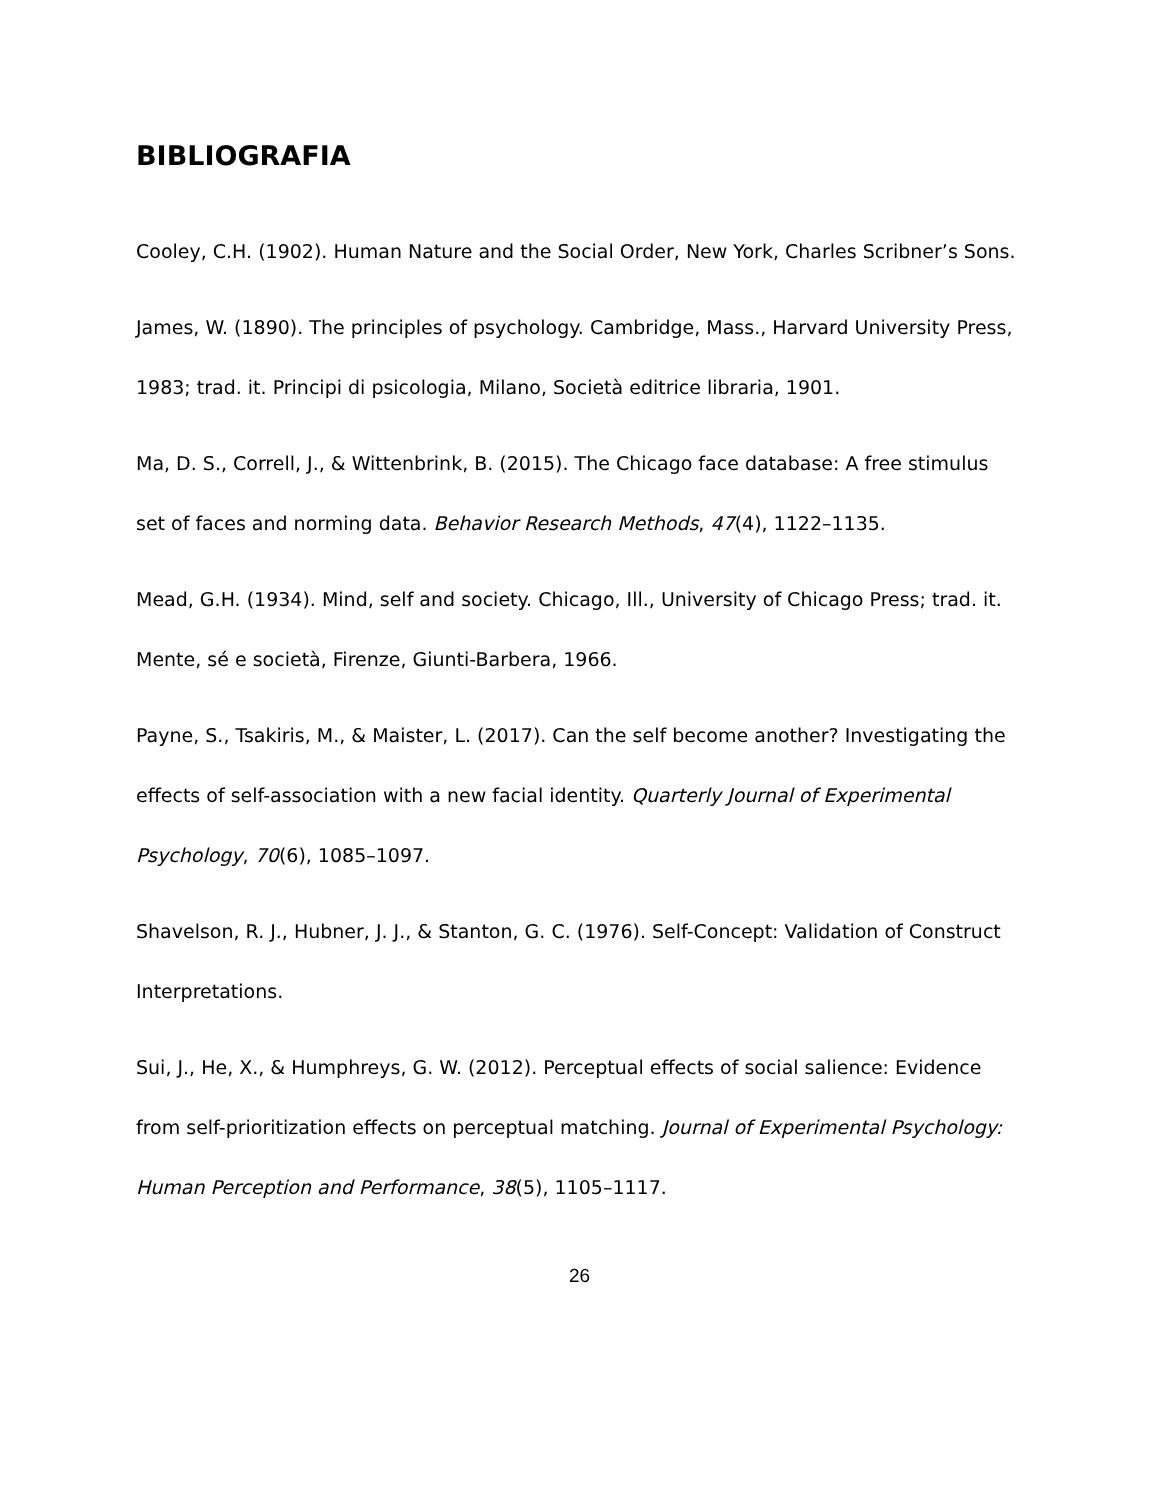BIBLIOGRAFIA
Cooley, C.H. (1902). Human Nature and the Social Order, New York, Charles Scribner’s Sons.
James, W. (1890). The principles of psychology. Cambridge, Mass., Harvard University Press, 1983; trad. it. Principi di psicologia, Milano, Società editrice libraria, 1901.
Ma, D. S., Correll, J., & Wittenbrink, B. (2015). The Chicago face database: A free stimulus set of faces and norming data. Behavior Research Methods, 47(4), 1122–1135.
Mead, G.H. (1934). Mind, self and society. Chicago, Ill., University of Chicago Press; trad. it. Mente, sé e società, Firenze, Giunti-Barbera, 1966.
Payne, S., Tsakiris, M., & Maister, L. (2017). Can the self become another? Investigating the effects of self-association with a new facial identity. Quarterly Journal of Experimental Psychology, 70(6), 1085–1097.
Shavelson, R. J., Hubner, J. J., & Stanton, G. C. (1976). Self-Concept: Validation of Construct Interpretations.
Sui, J., He, X., & Humphreys, G. W. (2012). Perceptual effects of social salience: Evidence from self-prioritization effects on perceptual matching. Journal of Experimental Psychology: Human Perception and Performance, 38(5), 1105–1117.
26